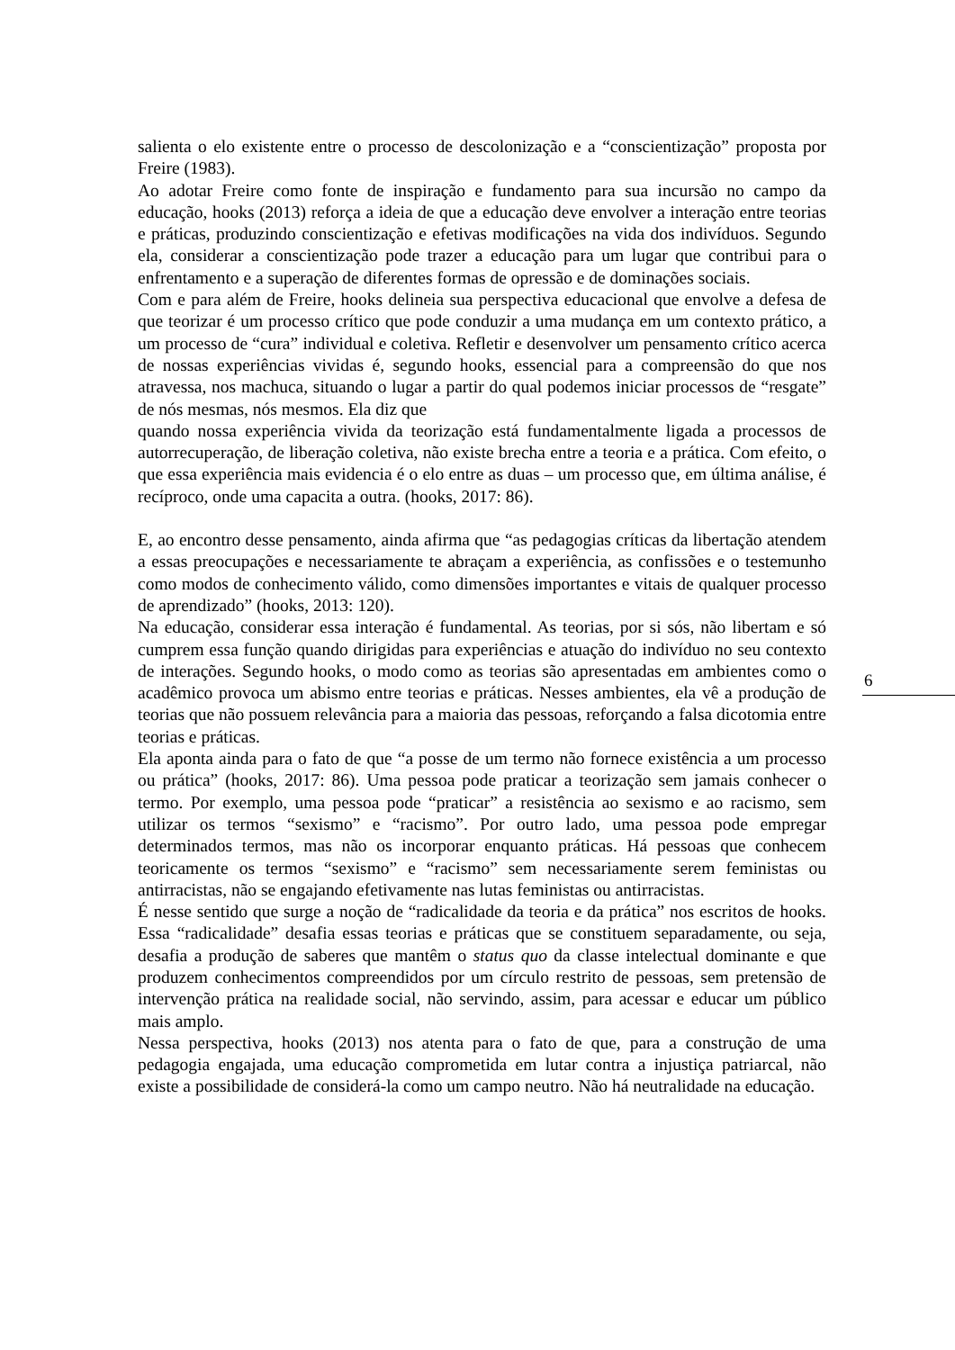salienta o elo existente entre o processo de descolonização e a “conscientização” proposta por Freire (1983).
Ao adotar Freire como fonte de inspiração e fundamento para sua incursão no campo da educação, hooks (2013) reforça a ideia de que a educação deve envolver a interação entre teorias e práticas, produzindo conscientização e efetivas modificações na vida dos indivíduos. Segundo ela, considerar a conscientização pode trazer a educação para um lugar que contribui para o enfrentamento e a superação de diferentes formas de opressão e de dominações sociais.
Com e para além de Freire, hooks delineia sua perspectiva educacional que envolve a defesa de que teorizar é um processo crítico que pode conduzir a uma mudança em um contexto prático, a um processo de “cura” individual e coletiva. Refletir e desenvolver um pensamento crítico acerca de nossas experiências vividas é, segundo hooks, essencial para a compreensão do que nos atravessa, nos machuca, situando o lugar a partir do qual podemos iniciar processos de “resgate” de nós mesmas, nós mesmos. Ela diz que
quando nossa experiência vivida da teorização está fundamentalmente ligada a processos de autorrecuperação, de liberação coletiva, não existe brecha entre a teoria e a prática. Com efeito, o que essa experiência mais evidencia é o elo entre as duas – um processo que, em última análise, é recíproco, onde uma capacita a outra. (hooks, 2017: 86).
E, ao encontro desse pensamento, ainda afirma que “as pedagogias críticas da libertação atendem a essas preocupações e necessariamente te abraçam a experiência, as confissões e o testemunho como modos de conhecimento válido, como dimensões importantes e vitais de qualquer processo de aprendizado” (hooks, 2013: 120).
Na educação, considerar essa interação é fundamental. As teorias, por si sós, não libertam e só cumprem essa função quando dirigidas para experiências e atuação do indivíduo no seu contexto de interações. Segundo hooks, o modo como as teorias são apresentadas em ambientes como o acadêmico provoca um abismo entre teorias e práticas. Nesses ambientes, ela vê a produção de teorias que não possuem relevância para a maioria das pessoas, reforçando a falsa dicotomia entre teorias e práticas.
Ela aponta ainda para o fato de que “a posse de um termo não fornece existência a um processo ou prática” (hooks, 2017: 86). Uma pessoa pode praticar a teorização sem jamais conhecer o termo. Por exemplo, uma pessoa pode “praticar” a resistência ao sexismo e ao racismo, sem utilizar os termos “sexismo” e “racismo”. Por outro lado, uma pessoa pode empregar determinados termos, mas não os incorporar enquanto práticas. Há pessoas que conhecem teoricamente os termos “sexismo” e “racismo” sem necessariamente serem feministas ou antirracistas, não se engajando efetivamente nas lutas feministas ou antirracistas.
É nesse sentido que surge a noção de “radicalidade da teoria e da prática” nos escritos de hooks. Essa “radicalidade” desafia essas teorias e práticas que se constituem separadamente, ou seja, desafia a produção de saberes que mantêm o status quo da classe intelectual dominante e que produzem conhecimentos compreendidos por um círculo restrito de pessoas, sem pretensão de intervenção prática na realidade social, não servindo, assim, para acessar e educar um público mais amplo.
Nessa perspectiva, hooks (2013) nos atenta para o fato de que, para a construção de uma pedagogia engajada, uma educação comprometida em lutar contra a injustiça patriarcal, não existe a possibilidade de considerá-la como um campo neutro. Não há neutralidade na educação.
6